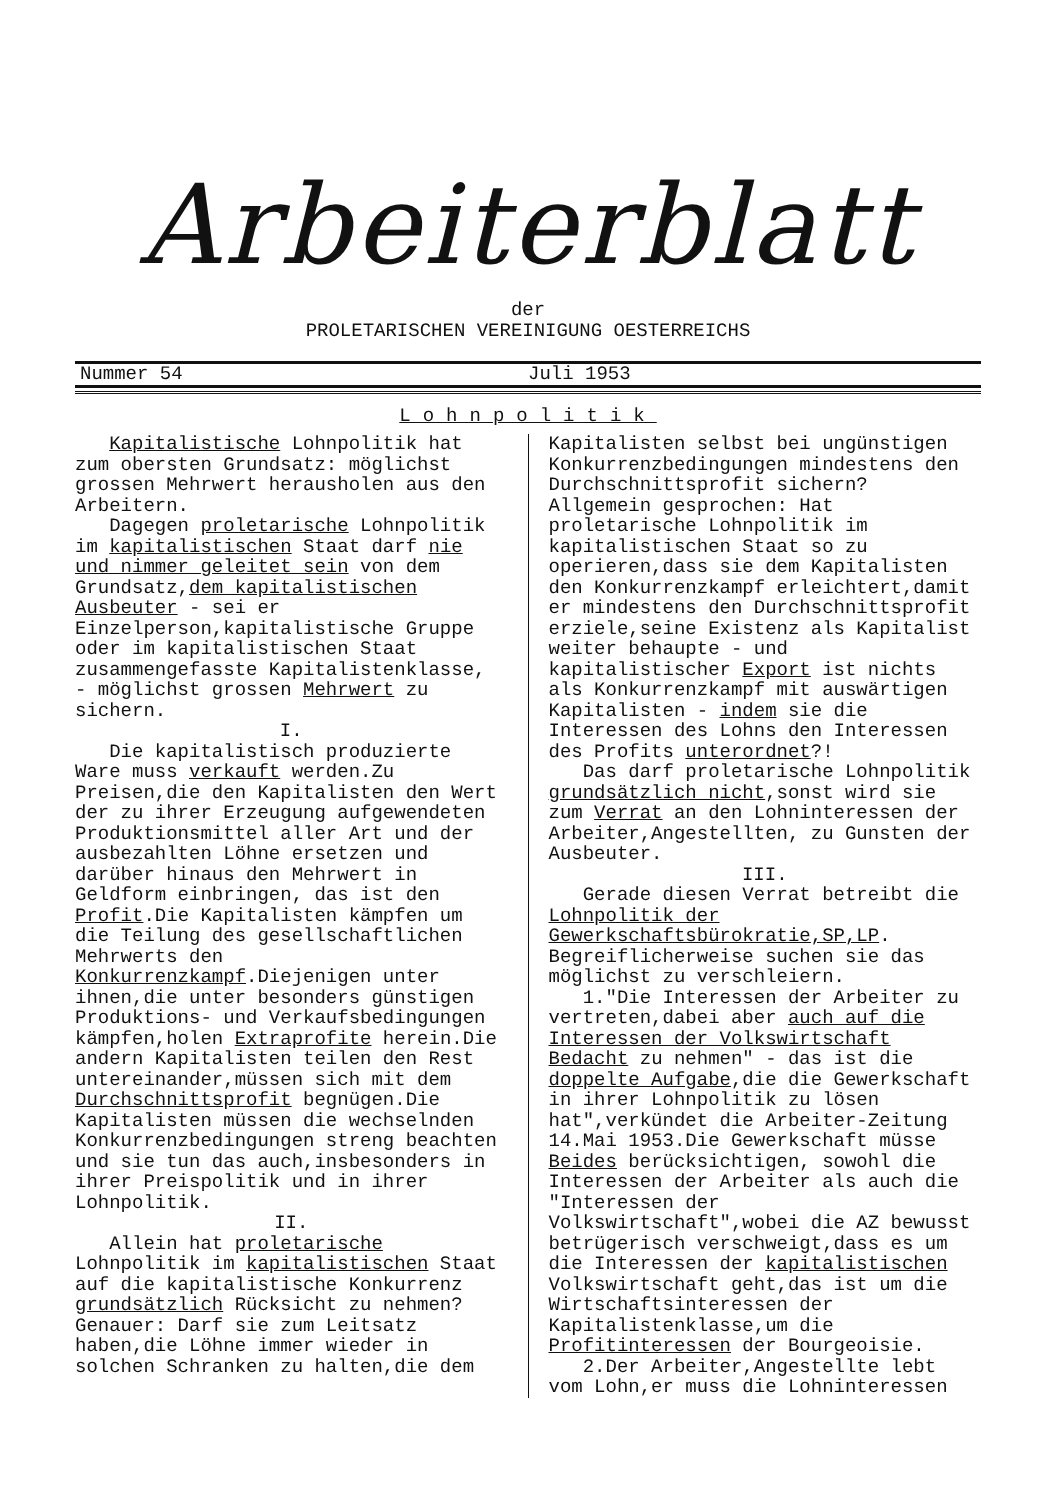Arbeiterblatt
der
PROLETARISCHEN VEREINIGUNG OESTERREICHS
Nummer 54 Juli 1953
Lohnpolitik
Kapitalistische Lohnpolitik hat zum obersten Grundsatz: möglichst grossen Mehrwert herausholen aus den Arbeitern.
Dagegen proletarische Lohnpolitik im kapitalistischen Staat darf nie und nimmer geleitet sein von dem Grundsatz,dem kapitalistischen Ausbeuter - sei er Einzelperson,kapitalistische Gruppe oder im kapitalistischen Staat zusammengefasste Kapitalistenklasse, - möglichst grossen Mehrwert zu sichern.
I.
Die kapitalistisch produzierte Ware muss verkauft werden.Zu Preisen,die den Kapitalisten den Wert der zu ihrer Erzeugung aufgewendeten Produktionsmittel aller Art und der ausbezahlten Löhne ersetzen und darüber hinaus den Mehrwert in Geldform einbringen, das ist den Profit.Die Kapitalisten kämpfen um die Teilung des gesellschaftlichen Mehrwerts den Konkurrenzkampf.Diejenigen unter ihnen,die unter besonders günstigen Produktions- und Verkaufsbedingungen kämpfen,holen Extraprofite herein.Die andern Kapitalisten teilen den Rest untereinander,müssen sich mit dem Durchschnittsprofit begnügen.Die Kapitalisten müssen die wechselnden Konkurrenzbedingungen streng beachten und sie tun das auch,insbesonders in ihrer Preispolitik und in ihrer Lohnpolitik.
II.
Allein hat proletarische Lohnpolitik im kapitalistischen Staat auf die kapitalistische Konkurrenz grundsätzlich Rücksicht zu nehmen? Genauer: Darf sie zum Leitsatz haben,die Löhne immer wieder in solchen Schranken zu halten,die dem
Kapitalisten selbst bei ungünstigen Konkurrenzbedingungen mindestens den Durchschnittsprofit sichern? Allgemein gesprochen: Hat proletarische Lohnpolitik im kapitalistischen Staat so zu operieren,dass sie dem Kapitalisten den Konkurrenzkampf erleichtert,damit er mindestens den Durchschnittsprofit erziele,seine Existenz als Kapitalist weiter behaupte - und kapitalistischer Export ist nichts als Konkurrenzkampf mit auswärtigen Kapitalisten - indem sie die Interessen des Lohns den Interessen des Profits unterordnet?!
Das darf proletarische Lohnpolitik grundsätzlich nicht,sonst wird sie zum Verrat an den Lohninteressen der Arbeiter,Angestellten, zu Gunsten der Ausbeuter.
III.
Gerade diesen Verrat betreibt die Lohnpolitik der Gewerkschaftsbürokratie,SP,LP. Begreiflicherweise suchen sie das möglichst zu verschleiern.
1."Die Interessen der Arbeiter zu vertreten,dabei aber auch auf die Interessen der Volkswirtschaft Bedacht zu nehmen" - das ist die doppelte Aufgabe,die die Gewerkschaft in ihrer Lohnpolitik zu lösen hat",verkündet die Arbeiter-Zeitung 14.Mai 1953.Die Gewerkschaft müsse Beides berücksichtigen, sowohl die Interessen der Arbeiter als auch die "Interessen der Volkswirtschaft",wobei die AZ bewusst betrügerisch verschweigt,dass es um die Interessen der kapitalistischen Volkswirtschaft geht,das ist um die Wirtschaftsinteressen der Kapitalistenklasse,um die Profitinteressen der Bourgeoisie.
2.Der Arbeiter,Angestellte lebt vom Lohn,er muss die Lohninteressen